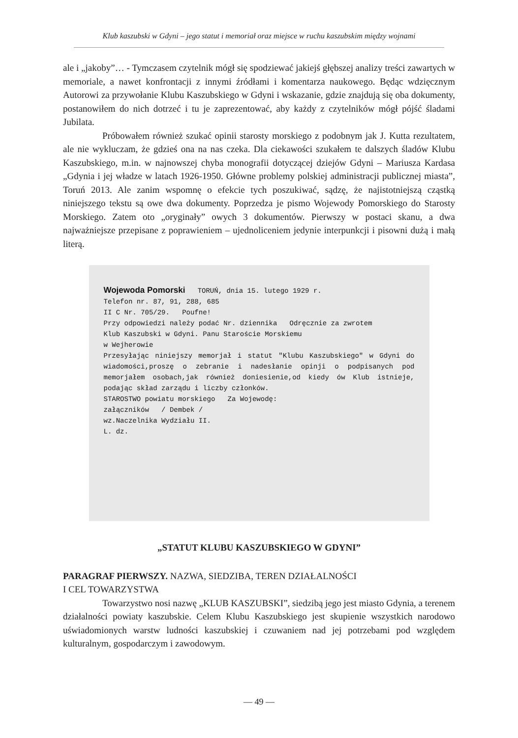Klub kaszubski w Gdyni – jego statut i memoriał oraz miejsce w ruchu kaszubskim między wojnami
ale i „jakoby”… - Tymczasem czytelnik mógł się spodziewać jakiejś głębszej analizy treści zawartych w memoriale, a nawet konfrontacji z innymi źródłami i komentarza naukowego. Będąc wdzięcznym Autorowi za przywołanie Klubu Kaszubskiego w Gdyni i wskazanie, gdzie znajdują się oba dokumenty, postanowiłem do nich dotrzeć i tu je zaprezentować, aby każdy z czytelników mógł pójść śladami Jubilata.
Próbowałem również szukać opinii starosty morskiego z podobnym jak J. Kutta rezultatem, ale nie wykluczam, że gdzieś ona na nas czeka. Dla ciekawości szukałem te dalszych śladów Klubu Kaszubskiego, m.in. w najnowszej chyba monografii dotyczącej dziejów Gdyni – Mariusza Kardasa „Gdynia i jej władze w latach 1926-1950. Główne problemy polskiej administracji publicznej miasta”, Toruń 2013. Ale zanim wspomnę o efekcie tych poszukiwać, sądzę, że najistotniejszą cząstką niniejszego tekstu są owe dwa dokumenty. Poprzedza je pismo Wojewody Pomorskiego do Starosty Morskiego. Zatem oto „oryginały” owych 3 dokumentów. Pierwszy w postaci skanu, a dwa najważniejsze przepisane z poprawieniem – ujednoliceniem jedynie interpunkcji i pisowni dużą i małą literą.
Wojewoda Pomorski TORUŃ, dnia 15. lutego 1929 r.
Telefon nr. 87, 91, 288, 685
II C Nr. 705/29. Poufne!
Przy odpowiedzi należy podać Nr. dziennika Odręcznie za zwrotem
Klub Kaszubski w Gdyni. Panu Staroście Morskiemu
w Wejherowie
Przesyłając niniejszy memorjał i statut "Klubu Kaszubskiego" w Gdyni do wiadomości,proszę o zebranie i nadesłanie opinji o podpisanych pod memorjałem osobach,jak również doniesienie,od kiedy ów Klub istnieje, podając skład zarządu i liczby członków.
STAROSTWO powiatu morskiego Za Wojewodę:
załączników / Dembek /
wz.Naczelnika Wydziału II.
L. dz.
„STATUT KLUBU KASZUBSKIEGO W GDYNI”
PARAGRAF PIERWSZY. NAZWA, SIEDZIBA, TEREN DZIAŁALNOŚCI
I CEL TOWARZYSTWA
Towarzystwo nosi nazwę „KLUB KASZUBSKI”, siedzibą jego jest miasto Gdynia, a terenem działalności powiaty kaszubskie. Celem Klubu Kaszubskiego jest skupienie wszystkich narodowo uświadomionych warstw ludności kaszubskiej i czuwaniem nad jej potrzebami pod względem kulturalnym, gospodarczym i zawodowym.
— 49 —